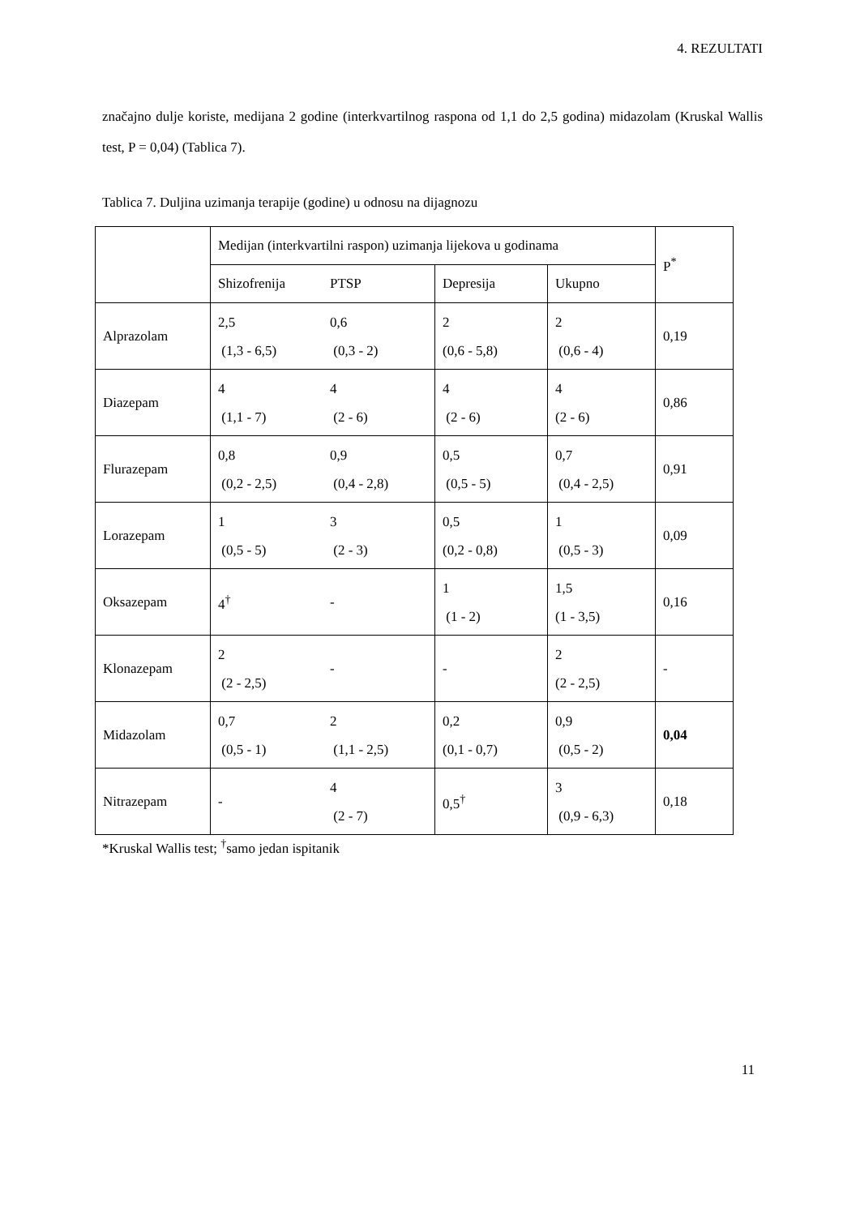4. REZULTATI
značajno dulje koriste, medijana 2 godine (interkvartilnog raspona od 1,1 do 2,5 godina) midazolam (Kruskal Wallis test, P = 0,04) (Tablica 7).
Tablica 7. Duljina uzimanja terapije (godine) u odnosu na dijagnozu
| | Medijan (interkvartilni raspon) uzimanja lijekova u godinama | | | | P<sup>*</sup> |
| --- | --- | --- | --- | --- | --- |
| | Shizofrenija | PTSP | Depresija | Ukupno | |
| Alprazolam | 2,5 (1,3 - 6,5) | 0,6 (0,3 - 2) | 2 (0,6 - 5,8) | 2 (0,6 - 4) | 0,19 |
| Diazepam | 4 (1,1 - 7) | 4 (2 - 6) | 4 (2 - 6) | 4 (2 - 6) | 0,86 |
| Flurazepam | 0,8 (0,2 - 2,5) | 0,9 (0,4 - 2,8) | 0,5 (0,5 - 5) | 0,7 (0,4 - 2,5) | 0,91 |
| Lorazepam | 1 (0,5 - 5) | 3 (2 - 3) | 0,5 (0,2 - 0,8) | 1 (0,5 - 3) | 0,09 |
| Oksazepam | 4<sup>†</sup> | - | 1 (1 - 2) | 1,5 (1 - 3,5) | 0,16 |
| Klonazepam | 2 (2 - 2,5) | - | - | 2 (2 - 2,5) | - |
| Midazolam | 0,7 (0,5 - 1) | 2 (1,1 - 2,5) | 0,2 (0,1 - 0,7) | 0,9 (0,5 - 2) | 0,04 |
| Nitrazepam | - | 4 (2 - 7) | 0,5<sup>†</sup> | 3 (0,9 - 6,3) | 0,18 |
*Kruskal Wallis test; <sup>†</sup>samo jedan ispitanik
11